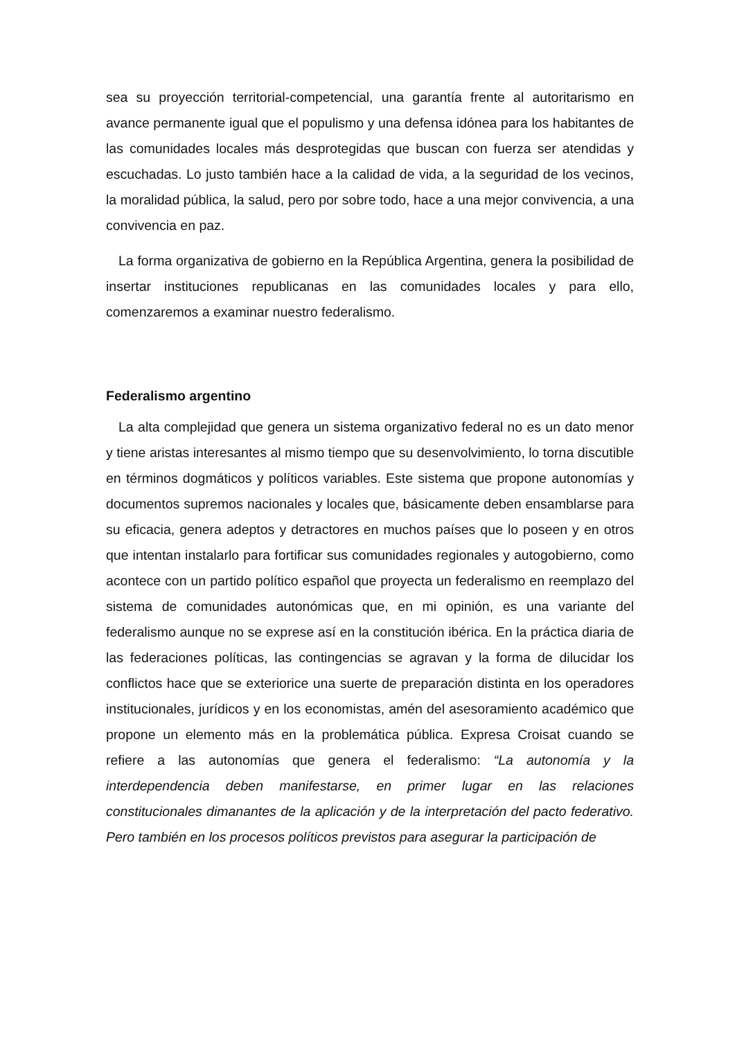sea su proyección territorial-competencial, una garantía frente al autoritarismo en avance permanente igual que el populismo y una defensa idónea para los habitantes de las comunidades locales más desprotegidas que buscan con fuerza ser atendidas y escuchadas. Lo justo también hace a la calidad de vida, a la seguridad de los vecinos, la moralidad pública, la salud, pero por sobre todo, hace a una mejor convivencia, a una convivencia en paz.
La forma organizativa de gobierno en la República Argentina, genera la posibilidad de insertar instituciones republicanas en las comunidades locales y para ello, comenzaremos a examinar nuestro federalismo.
Federalismo argentino
La alta complejidad que genera un sistema organizativo federal no es un dato menor y tiene aristas interesantes al mismo tiempo que su desenvolvimiento, lo torna discutible en términos dogmáticos y políticos variables. Este sistema que propone autonomías y documentos supremos nacionales y locales que, básicamente deben ensamblarse para su eficacia, genera adeptos y detractores en muchos países que lo poseen y en otros que intentan instalarlo para fortificar sus comunidades regionales y autogobierno, como acontece con un partido político español que proyecta un federalismo en reemplazo del sistema de comunidades autonómicas que, en mi opinión, es una variante del federalismo aunque no se exprese así en la constitución ibérica. En la práctica diaria de las federaciones políticas, las contingencias se agravan y la forma de dilucidar los conflictos hace que se exteriorice una suerte de preparación distinta en los operadores institucionales, jurídicos y en los economistas, amén del asesoramiento académico que propone un elemento más en la problemática pública. Expresa Croisat cuando se refiere a las autonomías que genera el federalismo: “La autonomía y la interdependencia deben manifestarse, en primer lugar en las relaciones constitucionales dimanantes de la aplicación y de la interpretación del pacto federativo. Pero también en los procesos políticos previstos para asegurar la participación de